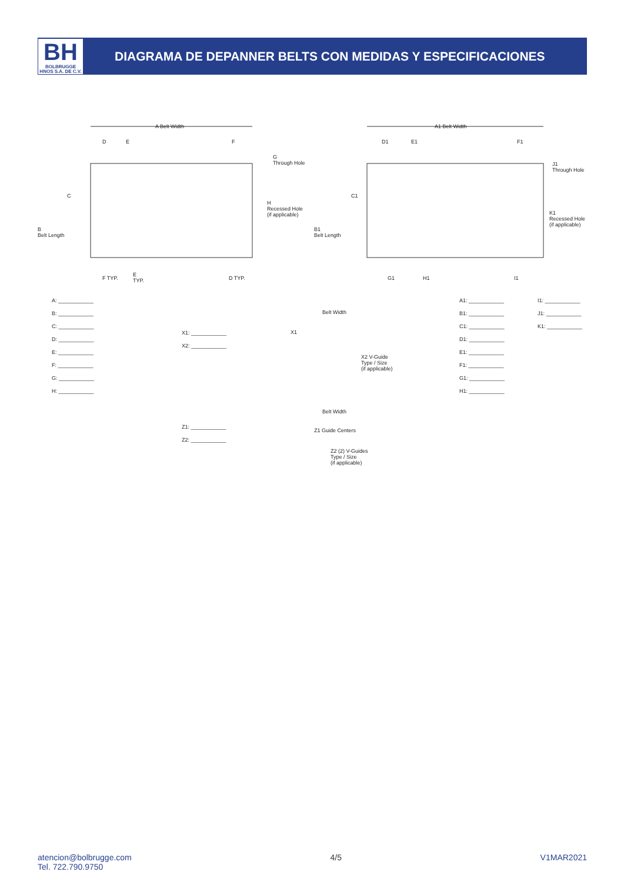BH
BOLBRUGGE HNOS S.A. DE C.V.
DIAGRAMA DE DEPANNER BELTS CON MEDIDAS Y ESPECIFICACIONES
A Belt Width
D E F
G
Through Hole
H
Recessed Hole
(if applicable)
C
B
Belt Length
F TYP.
E
TYP. D TYP.
A1 Belt Width
D1 E1 F1
J1
Through Hole
K1
Recessed Hole
(if applicable)
C1
B1
Belt Length
G1 H1 I1
A: ____________
B: ____________
C: ____________
D: ____________
E: ____________
F: ____________
G: ____________
H: ____________
X1: ____________
X2: ____________
Belt Width
X1
X2 V-Guide
Type / Size
(if applicable)
A1: ____________
B1: ____________
C1: ____________
D1: ____________
E1: ____________
F1: ____________
G1: ____________
H1: ____________
I1: ____________
J1: ____________
K1: ____________
Z1: ____________
Z2: ____________
Belt Width
Z1 Guide Centers
Z2 (2) V-Guides
Type / Size
(if applicable)
atencion@bolbrugge.com
Tel. 722.790.9750
4/5 V1MAR2021